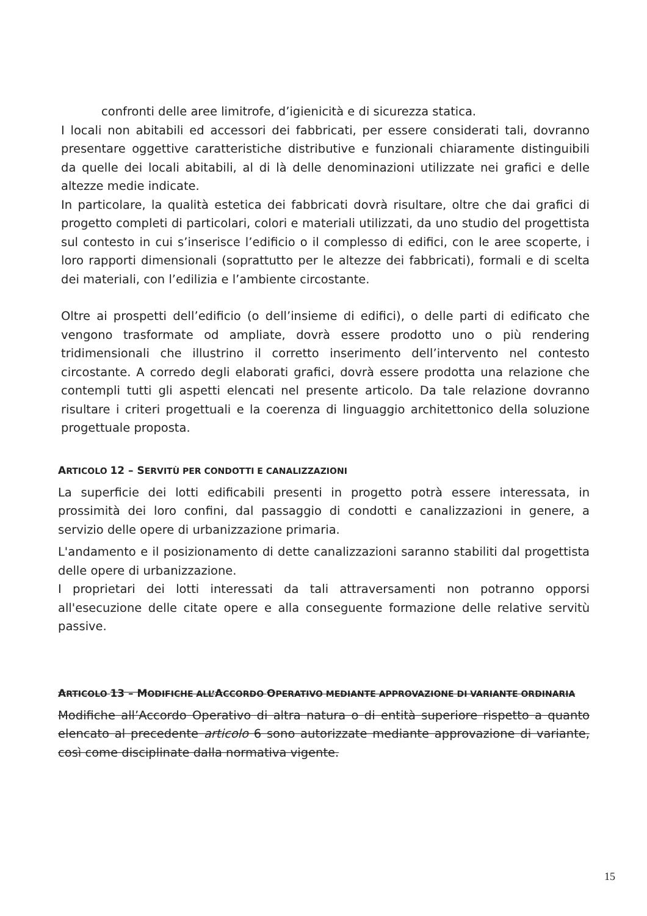confronti delle aree limitrofe, d’igienicità e di sicurezza statica.
I locali non abitabili ed accessori dei fabbricati, per essere considerati tali, dovranno presentare oggettive caratteristiche distributive e funzionali chiaramente distinguibili da quelle dei locali abitabili, al di là delle denominazioni utilizzate nei grafici e delle altezze medie indicate.
In particolare, la qualità estetica dei fabbricati dovrà risultare, oltre che dai grafici di progetto completi di particolari, colori e materiali utilizzati, da uno studio del progettista sul contesto in cui s’inserisce l’edificio o il complesso di edifici, con le aree scoperte, i loro rapporti dimensionali (soprattutto per le altezze dei fabbricati), formali e di scelta dei materiali, con l’edilizia e l’ambiente circostante.
Oltre ai prospetti dell’edificio (o dell’insieme di edifici), o delle parti di edificato che vengono trasformate od ampliate, dovrà essere prodotto uno o più rendering tridimensionali che illustrino il corretto inserimento dell’intervento nel contesto circostante. A corredo degli elaborati grafici, dovrà essere prodotta una relazione che contempli tutti gli aspetti elencati nel presente articolo. Da tale relazione dovranno risultare i criteri progettuali e la coerenza di linguaggio architettonico della soluzione progettuale proposta.
ARTICOLO 12 – SERVITÙ PER CONDOTTI E CANALIZZAZIONI
La superficie dei lotti edificabili presenti in progetto potrà essere interessata, in prossimità dei loro confini, dal passaggio di condotti e canalizzazioni in genere, a servizio delle opere di urbanizzazione primaria.
L'andamento e il posizionamento di dette canalizzazioni saranno stabiliti dal progettista delle opere di urbanizzazione.
I proprietari dei lotti interessati da tali attraversamenti non potranno opporsi all'esecuzione delle citate opere e alla conseguente formazione delle relative servitù passive.
ARTICOLO 13 – MODIFICHE ALL’ACCORDO OPERATIVO MEDIANTE APPROVAZIONE DI VARIANTE ORDINARIA
Modifiche all’Accordo Operativo di altra natura o di entità superiore rispetto a quanto elencato al precedente articolo 6 sono autorizzate mediante approvazione di variante, così come disciplinate dalla normativa vigente.
15